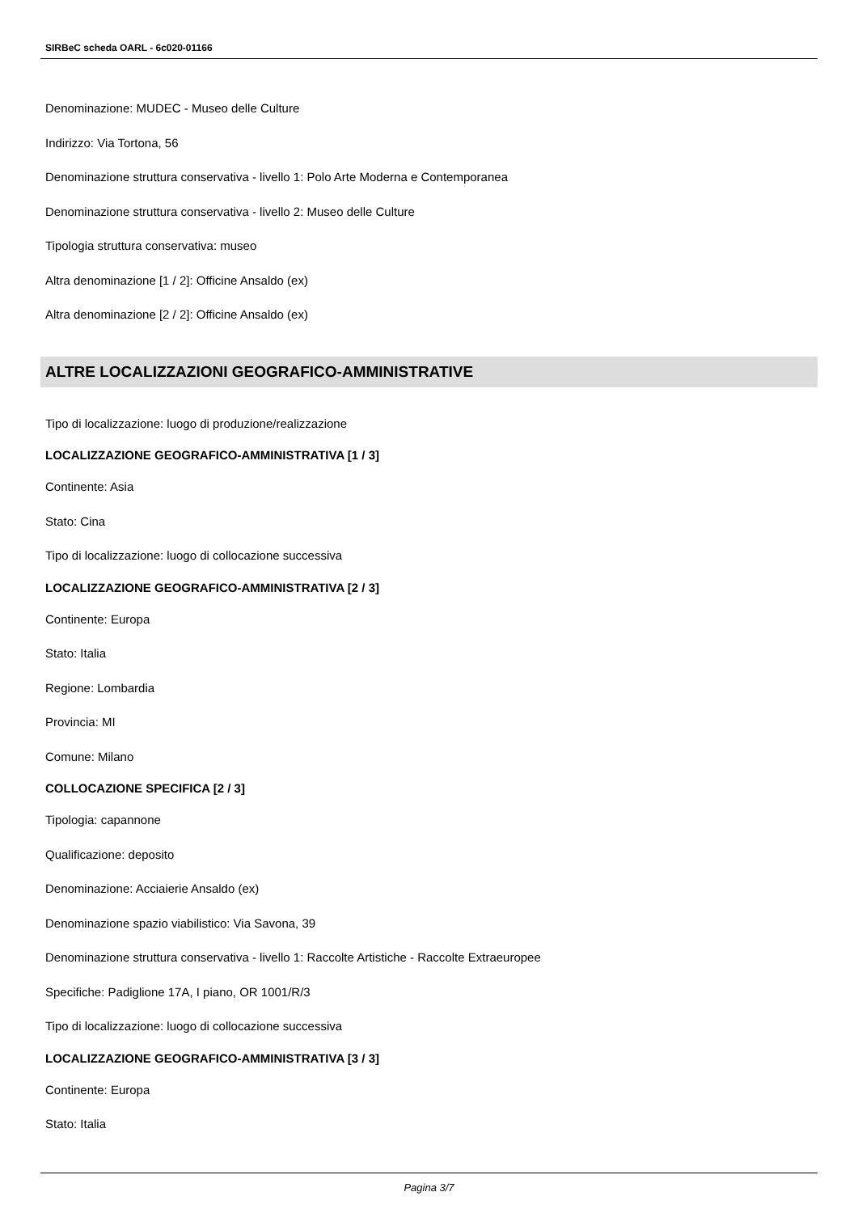SIRBeC scheda OARL - 6c020-01166
Denominazione: MUDEC - Museo delle Culture
Indirizzo: Via Tortona, 56
Denominazione struttura conservativa - livello 1: Polo Arte Moderna e Contemporanea
Denominazione struttura conservativa - livello 2: Museo delle Culture
Tipologia struttura conservativa: museo
Altra denominazione [1 / 2]: Officine Ansaldo (ex)
Altra denominazione [2 / 2]: Officine Ansaldo (ex)
ALTRE LOCALIZZAZIONI GEOGRAFICO-AMMINISTRATIVE
Tipo di localizzazione: luogo di produzione/realizzazione
LOCALIZZAZIONE GEOGRAFICO-AMMINISTRATIVA [1 / 3]
Continente: Asia
Stato: Cina
Tipo di localizzazione: luogo di collocazione successiva
LOCALIZZAZIONE GEOGRAFICO-AMMINISTRATIVA [2 / 3]
Continente: Europa
Stato: Italia
Regione: Lombardia
Provincia: MI
Comune: Milano
COLLOCAZIONE SPECIFICA [2 / 3]
Tipologia: capannone
Qualificazione: deposito
Denominazione: Acciaierie Ansaldo (ex)
Denominazione spazio viabilistico: Via Savona, 39
Denominazione struttura conservativa - livello 1: Raccolte Artistiche - Raccolte Extraeuropee
Specifiche: Padiglione 17A, I piano, OR 1001/R/3
Tipo di localizzazione: luogo di collocazione successiva
LOCALIZZAZIONE GEOGRAFICO-AMMINISTRATIVA [3 / 3]
Continente: Europa
Stato: Italia
Pagina 3/7